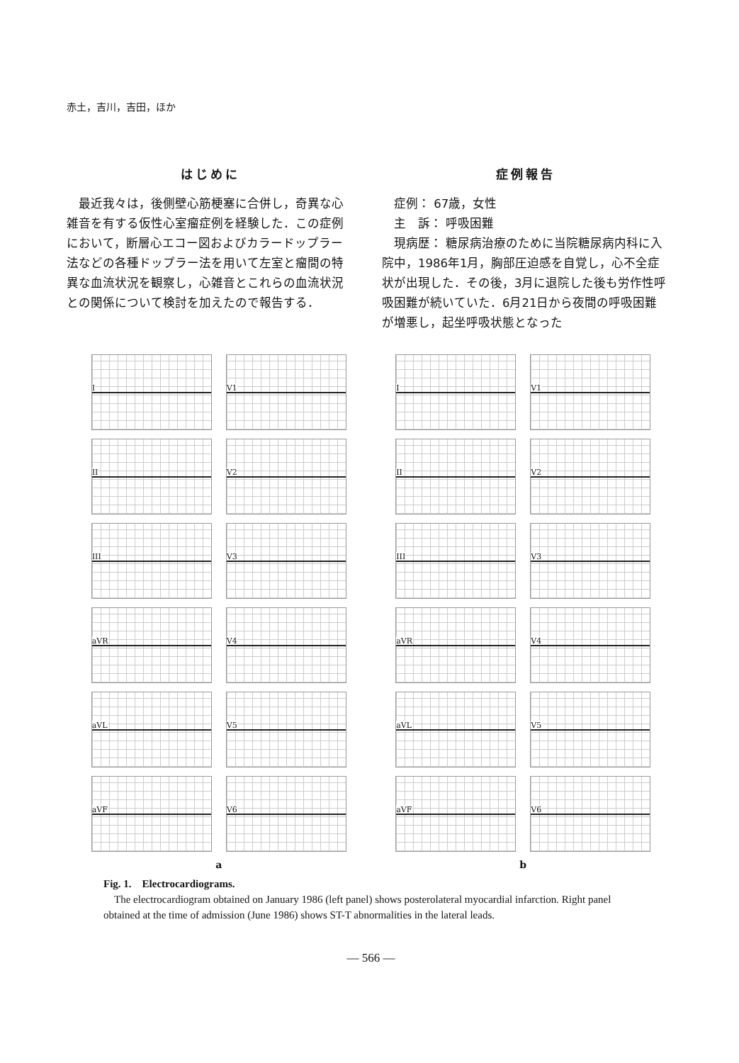赤土，吉川，吉田，ほか
はじめに
　最近我々は，後側壁心筋梗塞に合併し，奇異な心雑音を有する仮性心室瘤症例を経験した．この症例において，断層心エコー図およびカラードップラー法などの各種ドップラー法を用いて左室と瘤間の特異な血流状況を観察し，心雑音とこれらの血流状況との関係について検討を加えたので報告する．
症例報告
　症例： 67歳，女性
　主　訴： 呼吸困難
　現病歴： 糖尿病治療のために当院糖尿病内科に入院中，1986年1月，胸部圧迫感を自覚し，心不全症状が出現した．その後，3月に退院した後も労作性呼吸困難が続いていた．6月21日から夜間の呼吸困難が増悪し，起坐呼吸状態となった
I
V1
II
V2
III
V3
aVR
V4
aVL
V5
aVF
V6
a
I
V1
II
V2
III
V3
aVR
V4
aVL
V5
aVF
V6
b
Fig. 1.　Electrocardiograms.
　The electrocardiogram obtained on January 1986 (left panel) shows posterolateral myocardial infarction. Right panel obtained at the time of admission (June 1986) shows ST-T abnormalities in the lateral leads.
— 566 —